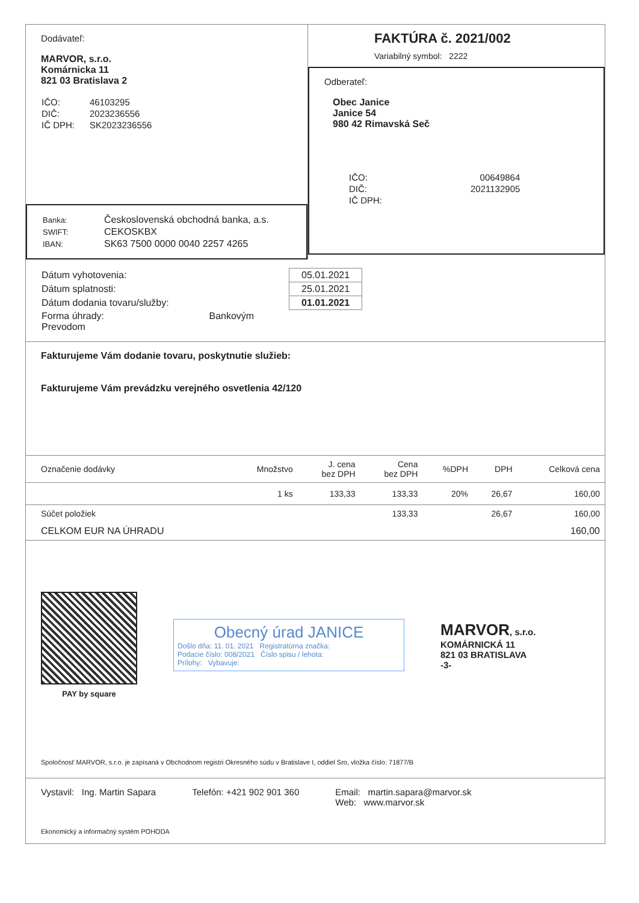Dodávateľ:
MARVOR, s.r.o.
Komárnicka 11
821 03 Bratislava 2
| IČO: | 46103295 |
| DIČ: | 2023236556 |
| IČ DPH: | SK2023236556 |
| Banka: | Československá obchodná banka, a.s. |
| SWIFT: | CEKOSKBX |
| IBAN: | SK63 7500 0000 0040 2257 4265 |
FAKTÚRA č. 2021/002
Variabilný symbol: 2222
Odberateľ:
Obec Janice
Janice 54
980 42 Rimavská Seč
| IČO: | 00649864 |
| DIČ: | 2021132905 |
| IČ DPH: | |
| Dátum vyhotovenia: | 05.01.2021 |
| Dátum splatnosti: | 25.01.2021 |
| Dátum dodania tovaru/služby: | 01.01.2021 |
| Forma úhrady: Bankovým Prevodom | |
Fakturujeme Vám dodanie tovaru, poskytnutie služieb:
Fakturujeme Vám prevádzku verejného osvetlenia 42/120
| Označenie dodávky | Množstvo | J. cena bez DPH | Cena bez DPH | %DPH | DPH | Celková cena |
| --- | --- | --- | --- | --- | --- | --- |
| | 1 ks | 133,33 | 133,33 | 20% | 26,67 | 160,00 |
| Súčet položiek | | | 133,33 | | 26,67 | 160,00 |
| CELKOM EUR NA ÚHRADU | | | | | | 160,00 |
PAY by square
Obecný úrad JANICE
Došlo dňa: 11. 01. 2021 Registratúrna značka:
Podacie číslo: 008/2021 Číslo spisu / lehota:
Prílohy: Vybavuje:
MARVOR, s.r.o.
KOMÁRNICKÁ 11
821 03 BRATISLAVA
-3-
Spoločnosť MARVOR, s.r.o. je zapísaná v Obchodnom registri Okresného súdu v Bratislave I, oddiel Sro, vložka číslo: 71877/B
Vystavil: Ing. Martin Sapara Telefón: +421 902 901 360 Email: martin.sapara@marvor.sk
Web: www.marvor.sk
Ekonomický a informačný systém POHODA